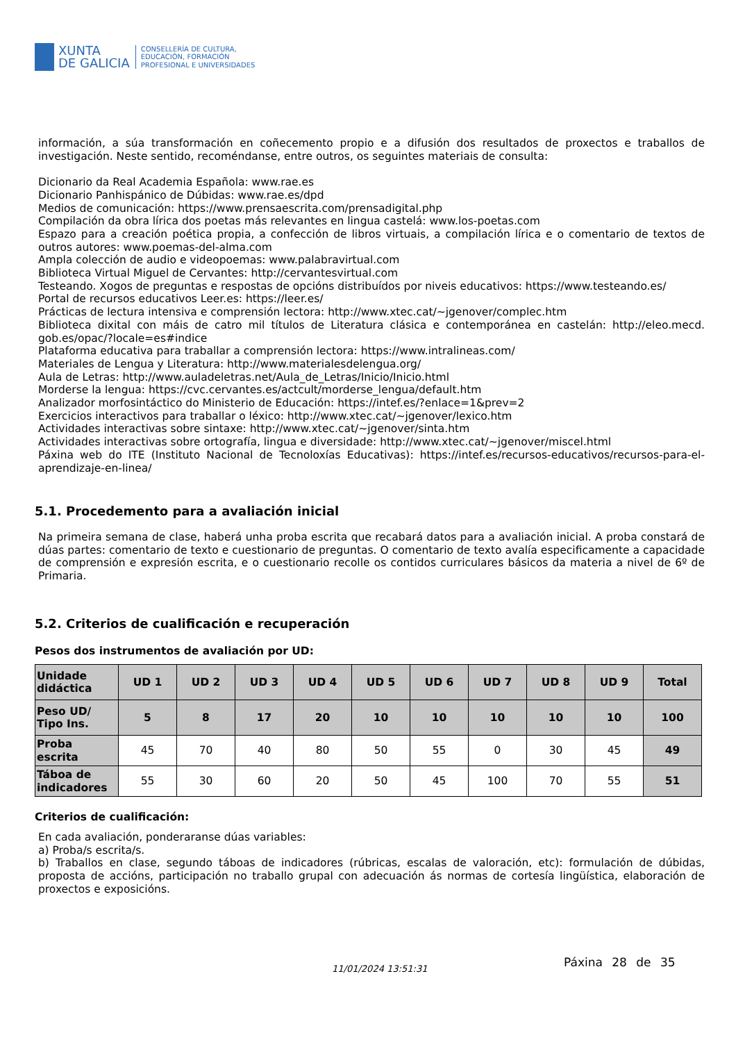XUNTA
DE GALICIA
CONSELLERÍA DE CULTURA,
EDUCACIÓN, FORMACIÓN
PROFESIONAL E UNIVERSIDADES
información, a súa transformación en coñecemento propio e a difusión dos resultados de proxectos e traballos de investigación. Neste sentido, recoméndanse, entre outros, os seguintes materiais de consulta:
Dicionario da Real Academia Española: www.rae.es
Dicionario Panhispánico de Dúbidas: www.rae.es/dpd
Medios de comunicación: https://www.prensaescrita.com/prensadigital.php
Compilación da obra lírica dos poetas más relevantes en lingua castelá: www.los-poetas.com
Espazo para a creación poética propia, a confección de libros virtuais, a compilación lírica e o comentario de textos de outros autores: www.poemas-del-alma.com
Ampla colección de audio e videopoemas: www.palabravirtual.com
Biblioteca Virtual Miguel de Cervantes: http://cervantesvirtual.com
Testeando. Xogos de preguntas e respostas de opcións distribuídos por niveis educativos: https://www.testeando.es/
Portal de recursos educativos Leer.es: https://leer.es/
Prácticas de lectura intensiva e comprensión lectora: http://www.xtec.cat/~jgenover/complec.htm
Biblioteca dixital con máis de catro mil títulos de Literatura clásica e contemporánea en castelán: http://eleo.mecd. gob.es/opac/?locale=es#indice
Plataforma educativa para traballar a comprensión lectora: https://www.intralineas.com/
Materiales de Lengua y Literatura: http://www.materialesdelengua.org/
Aula de Letras: http://www.auladeletras.net/Aula_de_Letras/Inicio/Inicio.html
Morderse la lengua: https://cvc.cervantes.es/actcult/morderse_lengua/default.htm
Analizador morfosintáctico do Ministerio de Educación: https://intef.es/?enlace=1&prev=2
Exercicios interactivos para traballar o léxico: http://www.xtec.cat/~jgenover/lexico.htm
Actividades interactivas sobre sintaxe: http://www.xtec.cat/~jgenover/sinta.htm
Actividades interactivas sobre ortografía, lingua e diversidade: http://www.xtec.cat/~jgenover/miscel.html
Páxina web do ITE (Instituto Nacional de Tecnoloxías Educativas): https://intef.es/recursos-educativos/recursos-para-el-aprendizaje-en-linea/
5.1. Procedemento para a avaliación inicial
Na primeira semana de clase, haberá unha proba escrita que recabará datos para a avaliación inicial. A proba constará de dúas partes: comentario de texto e cuestionario de preguntas. O comentario de texto avalía especificamente a capacidade de comprensión e expresión escrita, e o cuestionario recolle os contidos curriculares básicos da materia a nivel de 6º de Primaria.
5.2. Criterios de cualificación e recuperación
Pesos dos instrumentos de avaliación por UD:
| Unidade didáctica | UD 1 | UD 2 | UD 3 | UD 4 | UD 5 | UD 6 | UD 7 | UD 8 | UD 9 | Total |
| --- | --- | --- | --- | --- | --- | --- | --- | --- | --- | --- |
| Peso UD/ Tipo Ins. | 5 | 8 | 17 | 20 | 10 | 10 | 10 | 10 | 10 | 100 |
| Proba escrita | 45 | 70 | 40 | 80 | 50 | 55 | 0 | 30 | 45 | 49 |
| Táboa de indicadores | 55 | 30 | 60 | 20 | 50 | 45 | 100 | 70 | 55 | 51 |
Criterios de cualificación:
En cada avaliación, ponderaranse dúas variables:
a) Proba/s escrita/s.
b) Traballos en clase, segundo táboas de indicadores (rúbricas, escalas de valoración, etc): formulación de dúbidas, proposta de accións, participación no traballo grupal con adecuación ás normas de cortesía lingüística, elaboración de proxectos e exposicións.
11/01/2024 13:51:31 Páxina 28 de 35